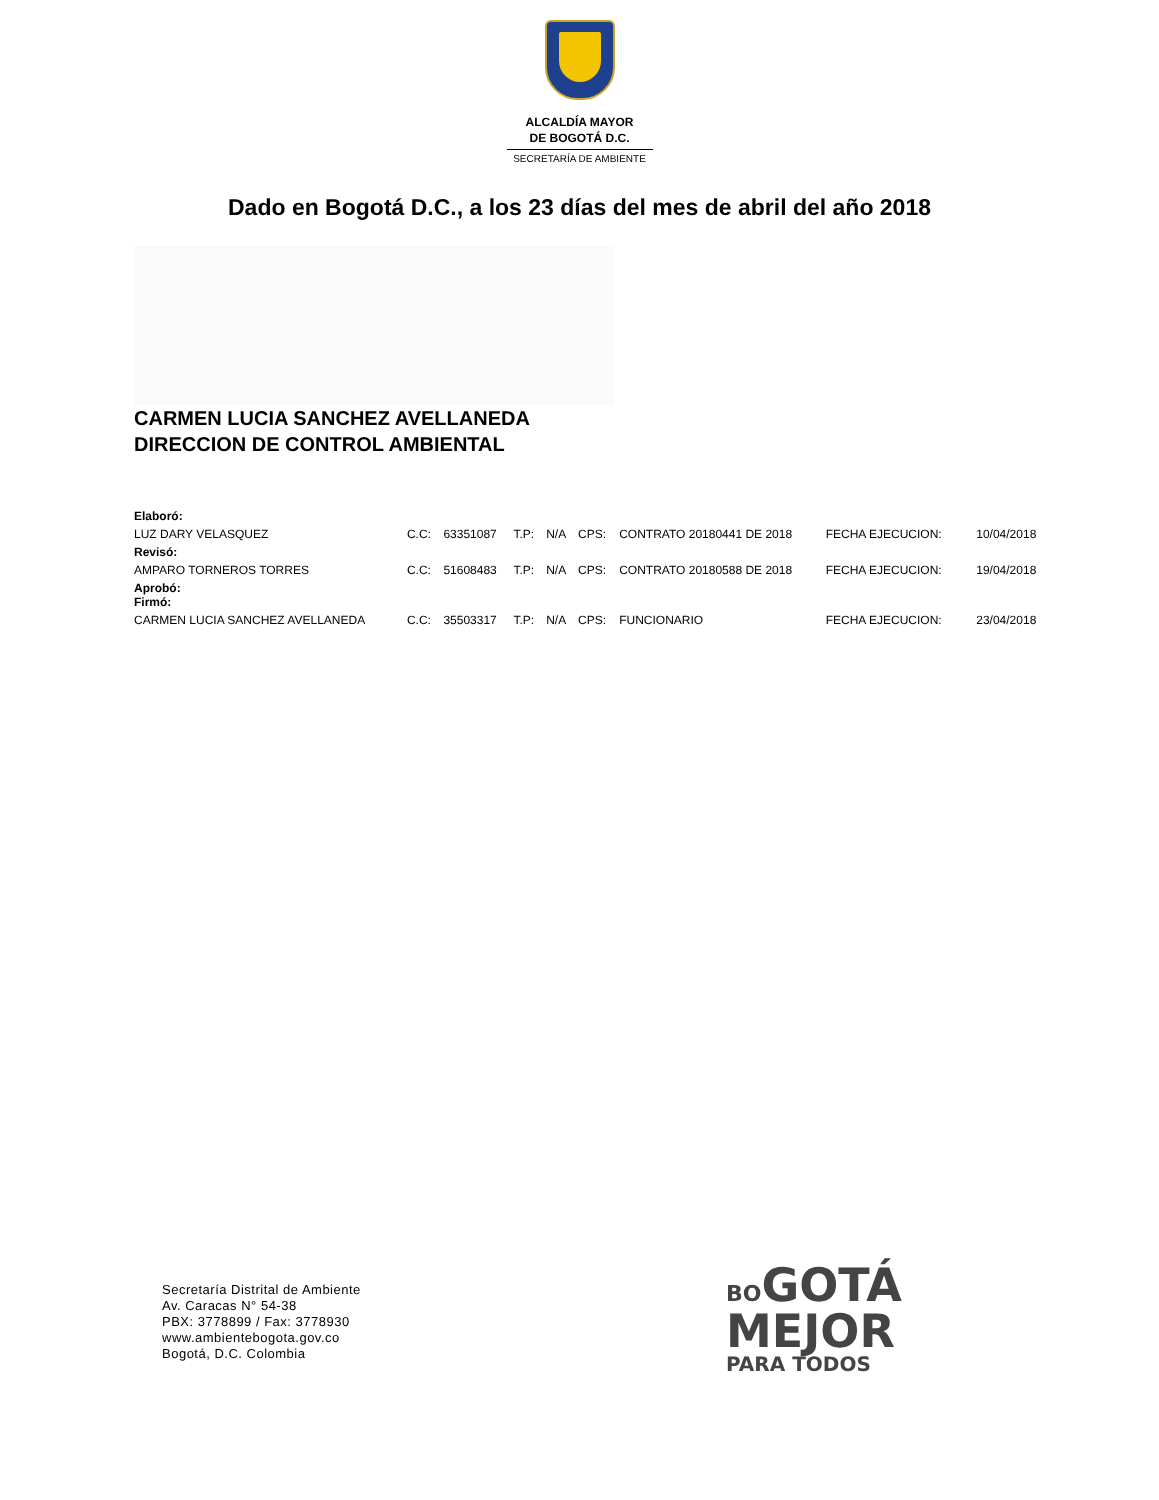ALCALDÍA MAYOR
DE BOGOTÁ D.C.
SECRETARÍA DE AMBIENTE
Dado en Bogotá D.C., a los 23 días del mes de abril del año 2018
CARMEN LUCIA SANCHEZ AVELLANEDA
DIRECCION DE CONTROL AMBIENTAL
| Elaboró: | | | | | | | | | |
| LUZ DARY VELASQUEZ | C.C: | 63351087 | T.P: | N/A | CPS: | CONTRATO 20180441 DE 2018 | FECHA EJECUCION: | | 10/04/2018 |
| Revisó: | | | | | | | | | |
| AMPARO TORNEROS TORRES | C.C: | 51608483 | T.P: | N/A | CPS: | CONTRATO 20180588 DE 2018 | FECHA EJECUCION: | | 19/04/2018 |
| Aprobó: Firmó: | | | | | | | | | |
| CARMEN LUCIA SANCHEZ AVELLANEDA | C.C: | 35503317 | T.P: | N/A | CPS: | FUNCIONARIO | FECHA EJECUCION: | | 23/04/2018 |
Secretaría Distrital de Ambiente
Av. Caracas N° 54-38
PBX: 3778899 / Fax: 3778930
www.ambientebogota.gov.co
Bogotá, D.C. Colombia
BO GOTÁ
MEJOR
PARA TODOS